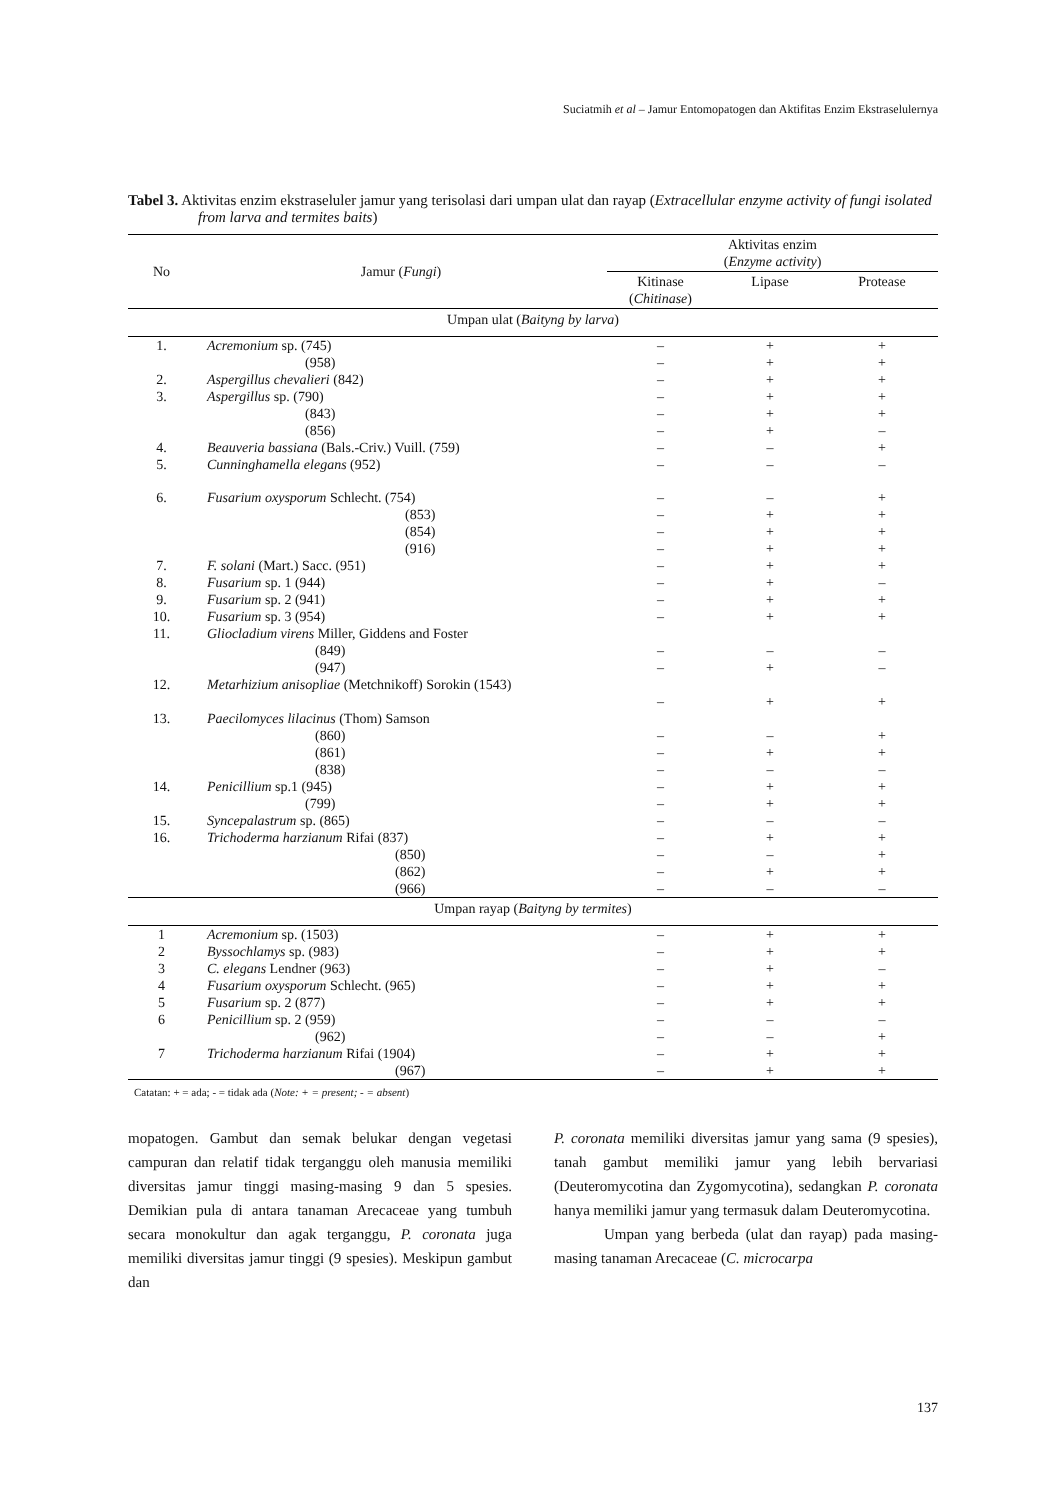Suciatmih et al – Jamur Entomopatogen dan Aktifitas Enzim Ekstraselulernya
Tabel 3. Aktivitas enzim ekstraseluler jamur yang terisolasi dari umpan ulat dan rayap (Extracellular enzyme activity of fungi isolated from larva and termites baits)
| No | Jamur ( Fungi ) | Aktivitas enzim ( Enzyme activity ) | | |
| --- | --- | --- | --- | --- |
| | | Kitinase ( Chitinase ) | Lipase | Protease |
| Umpan ulat ( Baityng by larva ) | | | | |
| 1. | Acremonium sp. (745) | – | + | + |
| | (958) | – | + | + |
| 2. | Aspergillus chevalieri (842) | – | + | + |
| 3. | Aspergillus sp. (790) | – | + | + |
| | (843) | – | + | + |
| | (856) | – | + | – |
| 4. | Beauveria bassiana (Bals.-Criv.) Vuill. (759) | – | – | + |
| 5. | Cunninghamella elegans (952) | – | – | – |
| 6. | Fusarium oxysporum Schlecht. (754) | – | – | + |
| | (853) | – | + | + |
| | (854) | – | + | + |
| | (916) | – | + | + |
| 7. | F. solani (Mart.) Sacc. (951) | – | + | + |
| 8. | Fusarium sp. 1 (944) | – | + | – |
| 9. | Fusarium sp. 2 (941) | – | + | + |
| 10. | Fusarium sp. 3 (954) | – | + | + |
| 11. | Gliocladium virens Miller, Giddens and Foster | | | |
| | (849) | – | – | – |
| | (947) | – | + | – |
| 12. | Metarhizium anisopliae (Metchnikoff) Sorokin (1543) | | | |
| | | – | + | + |
| 13. | Paecilomyces lilacinus (Thom) Samson | | | |
| | (860) | – | – | + |
| | (861) | – | + | + |
| | (838) | – | – | – |
| 14. | Penicillium sp.1 (945) | – | + | + |
| | (799) | – | + | + |
| 15. | Syncepalastrum sp. (865) | – | – | – |
| 16. | Trichoderma harzianum Rifai (837) | – | + | + |
| | (850) | – | – | + |
| | (862) | – | + | + |
| | (966) | – | – | – |
| Umpan rayap ( Baityng by termites ) | | | | |
| 1 | Acremonium sp. (1503) | – | + | + |
| 2 | Byssochlamys sp. (983) | – | + | + |
| 3 | C. elegans Lendner (963) | – | + | – |
| 4 | Fusarium oxysporum Schlecht. (965) | – | + | + |
| 5 | Fusarium sp. 2 (877) | – | + | + |
| 6 | Penicillium sp. 2 (959) | – | – | – |
| | (962) | – | – | + |
| 7 | Trichoderma harzianum Rifai (1904) | – | + | + |
| | (967) | – | + | + |
Catatan: + = ada; - = tidak ada (Note: + = present; - = absent)
mopatogen. Gambut dan semak belukar dengan vegetasi campuran dan relatif tidak terganggu oleh manusia memiliki diversitas jamur tinggi masing-masing 9 dan 5 spesies. Demikian pula di antara tanaman Arecaceae yang tumbuh secara monokultur dan agak terganggu, P. coronata juga memiliki diversitas jamur tinggi (9 spesies). Meskipun gambut dan
P. coronata memiliki diversitas jamur yang sama (9 spesies), tanah gambut memiliki jamur yang lebih bervariasi (Deuteromycotina dan Zygomycotina), sedangkan P. coronata hanya memiliki jamur yang termasuk dalam Deuteromycotina.
Umpan yang berbeda (ulat dan rayap) pada masing-masing tanaman Arecaceae (C. microcarpa
137